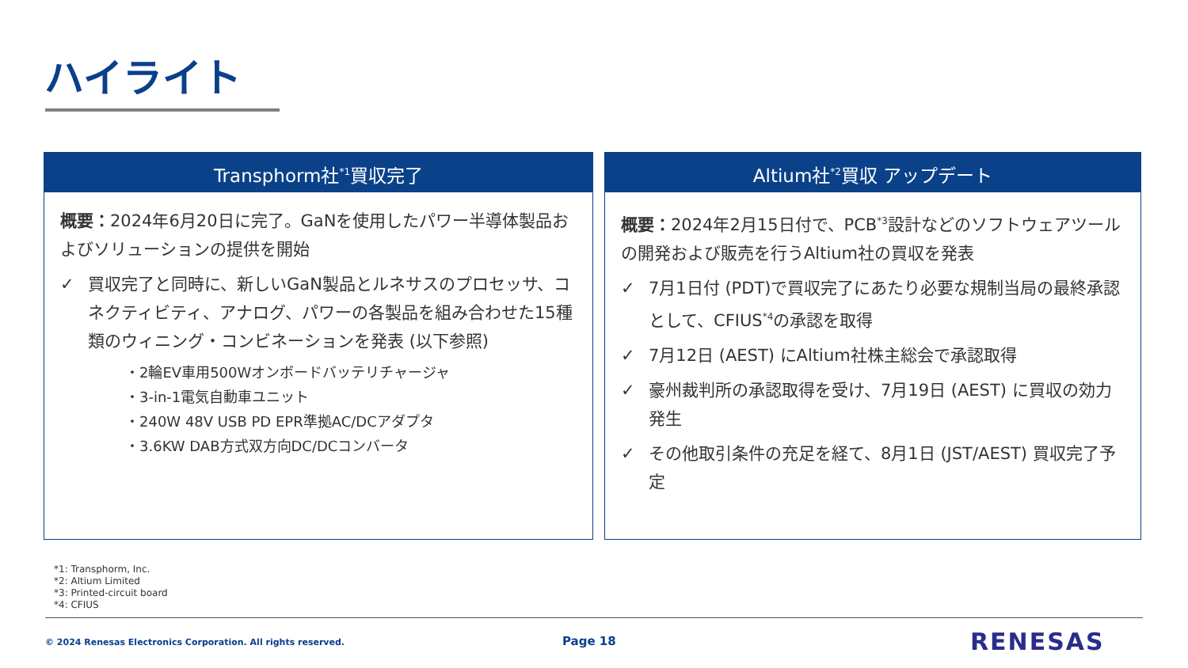ハイライト
Transphorm社<sup>*1</sup>買収完了
概要：2024年6月20日に完了。GaNを使用したパワー半導体製品およびソリューションの提供を開始
✓ 買収完了と同時に、新しいGaN製品とルネサスのプロセッサ、コネクティビティ、アナログ、パワーの各製品を組み合わせた15種類のウィニング・コンビネーションを発表 (以下参照)
・2輪EV車用500Wオンボードバッテリチャージャ
・3-in-1電気自動車ユニット
・240W 48V USB PD EPR準拠AC/DCアダプタ
・3.6KW DAB方式双方向DC/DCコンバータ
Altium社<sup>*2</sup>買収 アップデート
概要：2024年2月15日付で、PCB<sup>*3</sup>設計などのソフトウェアツールの開発および販売を行うAltium社の買収を発表
✓ 7月1日付 (PDT)で買収完了にあたり必要な規制当局の最終承認として、CFIUS<sup>*4</sup>の承認を取得
✓ 7月12日 (AEST) にAltium社株主総会で承認取得
✓ 豪州裁判所の承認取得を受け、7月19日 (AEST) に買収の効力発生
✓ その他取引条件の充足を経て、8月1日 (JST/AEST) 買収完了予定
*1: Transphorm, Inc.
*2: Altium Limited
*3: Printed-circuit board
*4: CFIUS
© 2024 Renesas Electronics Corporation. All rights reserved.
Page 18 RENESAS